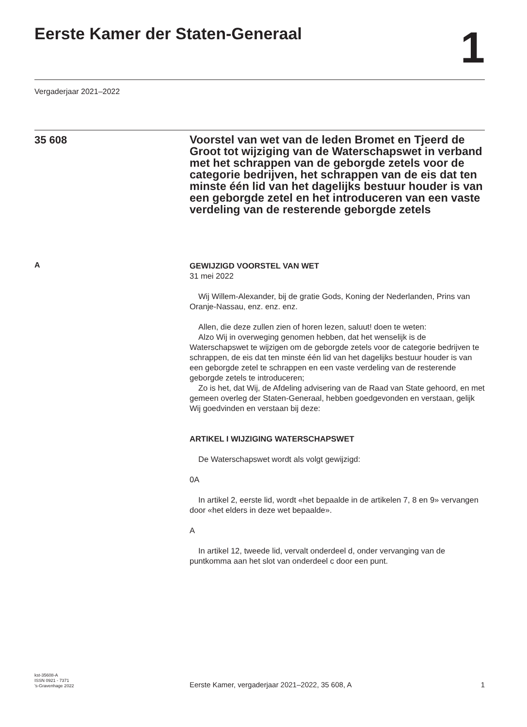Eerste Kamer der Staten-Generaal
1
Vergaderjaar 2021–2022
35 608
Voorstel van wet van de leden Bromet en Tjeerd de Groot tot wijziging van de Waterschapswet in verband met het schrappen van de geborgde zetels voor de categorie bedrijven, het schrappen van de eis dat ten minste één lid van het dagelijks bestuur houder is van een geborgde zetel en het introduceren van een vaste verdeling van de resterende geborgde zetels
A
GEWIJZIGD VOORSTEL VAN WET
31 mei 2022
Wij Willem-Alexander, bij de gratie Gods, Koning der Nederlanden, Prins van Oranje-Nassau, enz. enz. enz.
Allen, die deze zullen zien of horen lezen, saluut! doen te weten:
Alzo Wij in overweging genomen hebben, dat het wenselijk is de Waterschapswet te wijzigen om de geborgde zetels voor de categorie bedrijven te schrappen, de eis dat ten minste één lid van het dagelijks bestuur houder is van een geborgde zetel te schrappen en een vaste verdeling van de resterende geborgde zetels te introduceren;
Zo is het, dat Wij, de Afdeling advisering van de Raad van State gehoord, en met gemeen overleg der Staten-Generaal, hebben goedgevonden en verstaan, gelijk Wij goedvinden en verstaan bij deze:
ARTIKEL I WIJZIGING WATERSCHAPSWET
De Waterschapswet wordt als volgt gewijzigd:
0A
In artikel 2, eerste lid, wordt «het bepaalde in de artikelen 7, 8 en 9» vervangen door «het elders in deze wet bepaalde».
A
In artikel 12, tweede lid, vervalt onderdeel d, onder vervanging van de puntkomma aan het slot van onderdeel c door een punt.
kst-35608-A
ISSN 0921 - 7371
’s-Gravenhage 2022
Eerste Kamer, vergaderjaar 2021–2022, 35 608, A
1